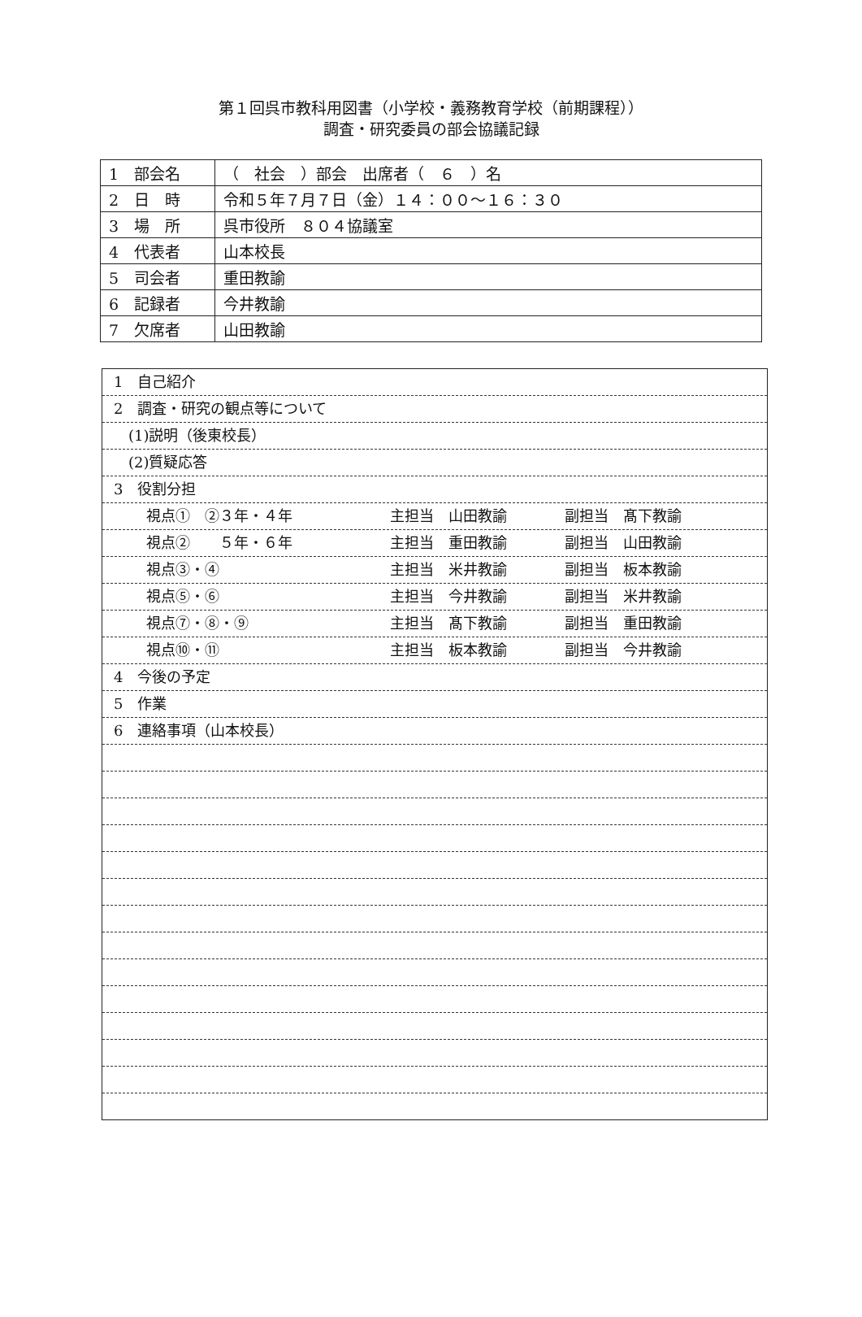第１回呉市教科用図書（小学校・義務教育学校（前期課程））
調査・研究委員の部会協議記録
| 1 部会名 | （ 社会 ）部会 出席者（ ６ ）名 |
| 2 日 時 | 令和５年７月７日（金）１４：００～１６：３０ |
| 3 場 所 | 呉市役所 ８０４協議室 |
| 4 代表者 | 山本校長 |
| 5 司会者 | 重田教諭 |
| 6 記録者 | 今井教諭 |
| 7 欠席者 | 山田教諭 |
1　自己紹介
2　調査・研究の観点等について
　(1)説明（後東校長）
　(2)質疑応答
3　役割分担
視点①　②３年・４年 主担当　山田教諭 副担当　髙下教諭
視点②　　５年・６年 主担当　重田教諭 副担当　山田教諭
視点③・④ 主担当　米井教諭 副担当　板本教諭
視点⑤・⑥ 主担当　今井教諭 副担当　米井教諭
視点⑦・⑧・⑨ 主担当　髙下教諭 副担当　重田教諭
視点⑩・⑪ 主担当　板本教諭 副担当　今井教諭
4　今後の予定
5　作業
6　連絡事項（山本校長）